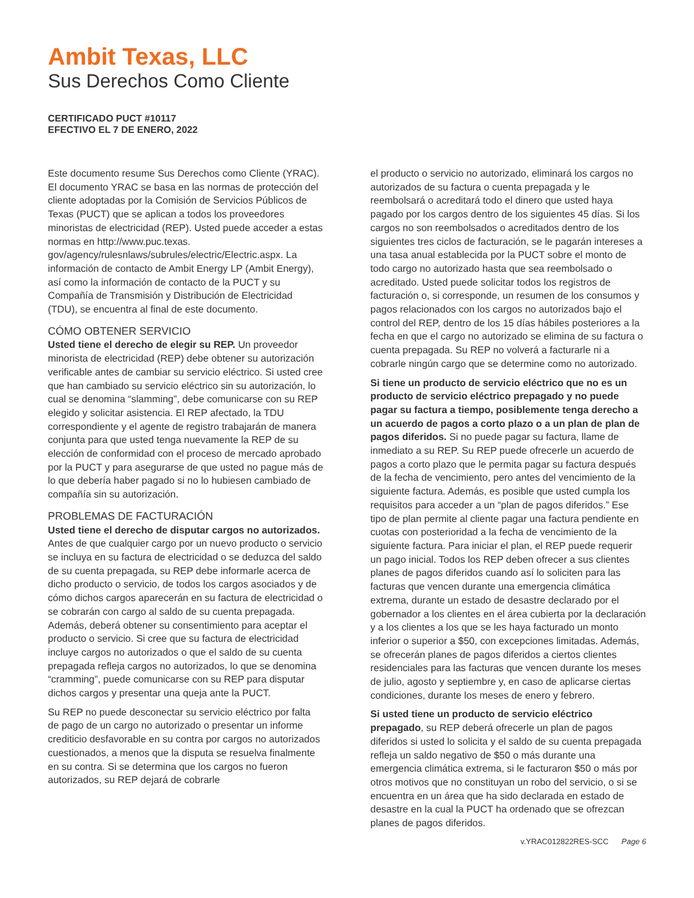Ambit Texas, LLC
Sus Derechos Como Cliente
CERTIFICADO PUCT #10117
EFECTIVO EL 7 DE ENERO, 2022
Este documento resume Sus Derechos como Cliente (YRAC). El documento YRAC se basa en las normas de protección del cliente adoptadas por la Comisión de Servicios Públicos de Texas (PUCT) que se aplican a todos los proveedores minoristas de electricidad (REP). Usted puede acceder a estas normas en http://www.puc.texas. gov/agency/rulesnlaws/subrules/electric/Electric.aspx. La información de contacto de Ambit Energy LP (Ambit Energy), así como la información de contacto de la PUCT y su Compañía de Transmisión y Distribución de Electricidad (TDU), se encuentra al final de este documento.
CÓMO OBTENER SERVICIO
Usted tiene el derecho de elegir su REP. Un proveedor minorista de electricidad (REP) debe obtener su autorización verificable antes de cambiar su servicio eléctrico. Si usted cree que han cambiado su servicio eléctrico sin su autorización, lo cual se denomina “slamming”, debe comunicarse con su REP elegido y solicitar asistencia. El REP afectado, la TDU correspondiente y el agente de registro trabajarán de manera conjunta para que usted tenga nuevamente la REP de su elección de conformidad con el proceso de mercado aprobado por la PUCT y para asegurarse de que usted no pague más de lo que debería haber pagado si no lo hubiesen cambiado de compañía sin su autorización.
PROBLEMAS DE FACTURACIÓN
Usted tiene el derecho de disputar cargos no autorizados. Antes de que cualquier cargo por un nuevo producto o servicio se incluya en su factura de electricidad o se deduzca del saldo de su cuenta prepagada, su REP debe informarle acerca de dicho producto o servicio, de todos los cargos asociados y de cómo dichos cargos aparecerán en su factura de electricidad o se cobrarán con cargo al saldo de su cuenta prepagada. Además, deberá obtener su consentimiento para aceptar el producto o servicio. Si cree que su factura de electricidad incluye cargos no autorizados o que el saldo de su cuenta prepagada refleja cargos no autorizados, lo que se denomina “cramming”, puede comunicarse con su REP para disputar dichos cargos y presentar una queja ante la PUCT.
Su REP no puede desconectar su servicio eléctrico por falta de pago de un cargo no autorizado o presentar un informe crediticio desfavorable en su contra por cargos no autorizados cuestionados, a menos que la disputa se resuelva finalmente en su contra. Si se determina que los cargos no fueron autorizados, su REP dejará de cobrarle
el producto o servicio no autorizado, eliminará los cargos no autorizados de su factura o cuenta prepagada y le reembolsará o acreditará todo el dinero que usted haya pagado por los cargos dentro de los siguientes 45 días. Si los cargos no son reembolsados o acreditados dentro de los siguientes tres ciclos de facturación, se le pagarán intereses a una tasa anual establecida por la PUCT sobre el monto de todo cargo no autorizado hasta que sea reembolsado o acreditado. Usted puede solicitar todos los registros de facturación o, si corresponde, un resumen de los consumos y pagos relacionados con los cargos no autorizados bajo el control del REP, dentro de los 15 días hábiles posteriores a la fecha en que el cargo no autorizado se elimina de su factura o cuenta prepagada. Su REP no volverá a facturarle ni a cobrarle ningún cargo que se determine como no autorizado.
Si tiene un producto de servicio eléctrico que no es un producto de servicio eléctrico prepagado y no puede pagar su factura a tiempo, posiblemente tenga derecho a un acuerdo de pagos a corto plazo o a un plan de plan de pagos diferidos. Si no puede pagar su factura, llame de inmediato a su REP. Su REP puede ofrecerle un acuerdo de pagos a corto plazo que le permita pagar su factura después de la fecha de vencimiento, pero antes del vencimiento de la siguiente factura. Además, es posible que usted cumpla los requisitos para acceder a un “plan de pagos diferidos.” Ese tipo de plan permite al cliente pagar una factura pendiente en cuotas con posterioridad a la fecha de vencimiento de la siguiente factura. Para iniciar el plan, el REP puede requerir un pago inicial. Todos los REP deben ofrecer a sus clientes planes de pagos diferidos cuando así lo soliciten para las facturas que vencen durante una emergencia climática extrema, durante un estado de desastre declarado por el gobernador a los clientes en el área cubierta por la declaración y a los clientes a los que se les haya facturado un monto inferior o superior a $50, con excepciones limitadas. Además, se ofrecerán planes de pagos diferidos a ciertos clientes residenciales para las facturas que vencen durante los meses de julio, agosto y septiembre y, en caso de aplicarse ciertas condiciones, durante los meses de enero y febrero.
Si usted tiene un producto de servicio eléctrico prepagado, su REP deberá ofrecerle un plan de pagos diferidos si usted lo solicita y el saldo de su cuenta prepagada refleja un saldo negativo de $50 o más durante una emergencia climática extrema, si le facturaron $50 o más por otros motivos que no constituyan un robo del servicio, o si se encuentra en un área que ha sido declarada en estado de desastre en la cual la PUCT ha ordenado que se ofrezcan planes de pagos diferidos.
v.YRAC012822RES-SCC Page 6